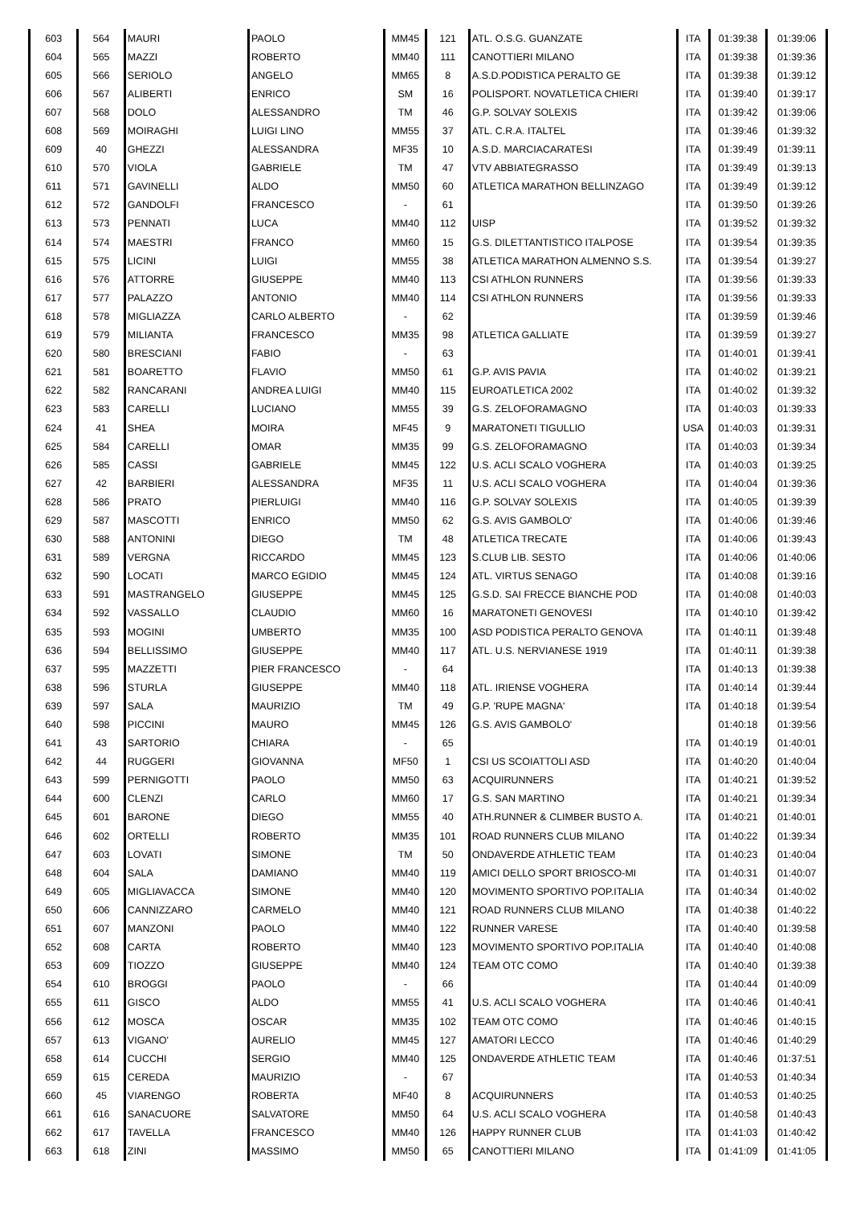| 603 | 564 | MAURI | PAOLO | MM45 | 121 | ATL. O.S.G. GUANZATE | ITA | 01:39:38 | 01:39:06 |
| 604 | 565 | MAZZI | ROBERTO | MM40 | 111 | CANOTTIERI MILANO | ITA | 01:39:38 | 01:39:36 |
| 605 | 566 | SERIOLO | ANGELO | MM65 | 8 | A.S.D.PODISTICA PERALTO GE | ITA | 01:39:38 | 01:39:12 |
| 606 | 567 | ALIBERTI | ENRICO | SM | 16 | POLISPORT. NOVATLETICA CHIERI | ITA | 01:39:40 | 01:39:17 |
| 607 | 568 | DOLO | ALESSANDRO | TM | 46 | G.P. SOLVAY SOLEXIS | ITA | 01:39:42 | 01:39:06 |
| 608 | 569 | MOIRAGHI | LUIGI LINO | MM55 | 37 | ATL. C.R.A. ITALTEL | ITA | 01:39:46 | 01:39:32 |
| 609 | 40 | GHEZZI | ALESSANDRA | MF35 | 10 | A.S.D. MARCIACARATESI | ITA | 01:39:49 | 01:39:11 |
| 610 | 570 | VIOLA | GABRIELE | TM | 47 | VTV ABBIATEGRASSO | ITA | 01:39:49 | 01:39:13 |
| 611 | 571 | GAVINELLI | ALDO | MM50 | 60 | ATLETICA MARATHON BELLINZAGO | ITA | 01:39:49 | 01:39:12 |
| 612 | 572 | GANDOLFI | FRANCESCO | - | 61 | | ITA | 01:39:50 | 01:39:26 |
| 613 | 573 | PENNATI | LUCA | MM40 | 112 | UISP | ITA | 01:39:52 | 01:39:32 |
| 614 | 574 | MAESTRI | FRANCO | MM60 | 15 | G.S. DILETTANTISTICO ITALPOSE | ITA | 01:39:54 | 01:39:35 |
| 615 | 575 | LICINI | LUIGI | MM55 | 38 | ATLETICA MARATHON ALMENNO S.S. | ITA | 01:39:54 | 01:39:27 |
| 616 | 576 | ATTORRE | GIUSEPPE | MM40 | 113 | CSI ATHLON RUNNERS | ITA | 01:39:56 | 01:39:33 |
| 617 | 577 | PALAZZO | ANTONIO | MM40 | 114 | CSI ATHLON RUNNERS | ITA | 01:39:56 | 01:39:33 |
| 618 | 578 | MIGLIAZZA | CARLO ALBERTO | - | 62 | | ITA | 01:39:59 | 01:39:46 |
| 619 | 579 | MILIANTA | FRANCESCO | MM35 | 98 | ATLETICA GALLIATE | ITA | 01:39:59 | 01:39:27 |
| 620 | 580 | BRESCIANI | FABIO | - | 63 | | ITA | 01:40:01 | 01:39:41 |
| 621 | 581 | BOARETTO | FLAVIO | MM50 | 61 | G.P. AVIS PAVIA | ITA | 01:40:02 | 01:39:21 |
| 622 | 582 | RANCARANI | ANDREA LUIGI | MM40 | 115 | EUROATLETICA 2002 | ITA | 01:40:02 | 01:39:32 |
| 623 | 583 | CARELLI | LUCIANO | MM55 | 39 | G.S. ZELOFORAMAGNO | ITA | 01:40:03 | 01:39:33 |
| 624 | 41 | SHEA | MOIRA | MF45 | 9 | MARATONETI TIGULLIO | USA | 01:40:03 | 01:39:31 |
| 625 | 584 | CARELLI | OMAR | MM35 | 99 | G.S. ZELOFORAMAGNO | ITA | 01:40:03 | 01:39:34 |
| 626 | 585 | CASSI | GABRIELE | MM45 | 122 | U.S. ACLI SCALO VOGHERA | ITA | 01:40:03 | 01:39:25 |
| 627 | 42 | BARBIERI | ALESSANDRA | MF35 | 11 | U.S. ACLI SCALO VOGHERA | ITA | 01:40:04 | 01:39:36 |
| 628 | 586 | PRATO | PIERLUIGI | MM40 | 116 | G.P. SOLVAY SOLEXIS | ITA | 01:40:05 | 01:39:39 |
| 629 | 587 | MASCOTTI | ENRICO | MM50 | 62 | G.S. AVIS GAMBOLO' | ITA | 01:40:06 | 01:39:46 |
| 630 | 588 | ANTONINI | DIEGO | TM | 48 | ATLETICA TRECATE | ITA | 01:40:06 | 01:39:43 |
| 631 | 589 | VERGNA | RICCARDO | MM45 | 123 | S.CLUB LIB. SESTO | ITA | 01:40:06 | 01:40:06 |
| 632 | 590 | LOCATI | MARCO EGIDIO | MM45 | 124 | ATL. VIRTUS SENAGO | ITA | 01:40:08 | 01:39:16 |
| 633 | 591 | MASTRANGELO | GIUSEPPE | MM45 | 125 | G.S.D. SAI FRECCE BIANCHE POD | ITA | 01:40:08 | 01:40:03 |
| 634 | 592 | VASSALLO | CLAUDIO | MM60 | 16 | MARATONETI GENOVESI | ITA | 01:40:10 | 01:39:42 |
| 635 | 593 | MOGINI | UMBERTO | MM35 | 100 | ASD PODISTICA PERALTO GENOVA | ITA | 01:40:11 | 01:39:48 |
| 636 | 594 | BELLISSIMO | GIUSEPPE | MM40 | 117 | ATL. U.S. NERVIANESE 1919 | ITA | 01:40:11 | 01:39:38 |
| 637 | 595 | MAZZETTI | PIER FRANCESCO | - | 64 | | ITA | 01:40:13 | 01:39:38 |
| 638 | 596 | STURLA | GIUSEPPE | MM40 | 118 | ATL. IRIENSE VOGHERA | ITA | 01:40:14 | 01:39:44 |
| 639 | 597 | SALA | MAURIZIO | TM | 49 | G.P. 'RUPE MAGNA' | ITA | 01:40:18 | 01:39:54 |
| 640 | 598 | PICCINI | MAURO | MM45 | 126 | G.S. AVIS GAMBOLO' | | 01:40:18 | 01:39:56 |
| 641 | 43 | SARTORIO | CHIARA | - | 65 | | ITA | 01:40:19 | 01:40:01 |
| 642 | 44 | RUGGERI | GIOVANNA | MF50 | 1 | CSI US SCOIATTOLI ASD | ITA | 01:40:20 | 01:40:04 |
| 643 | 599 | PERNIGOTTI | PAOLO | MM50 | 63 | ACQUIRUNNERS | ITA | 01:40:21 | 01:39:52 |
| 644 | 600 | CLENZI | CARLO | MM60 | 17 | G.S. SAN MARTINO | ITA | 01:40:21 | 01:39:34 |
| 645 | 601 | BARONE | DIEGO | MM55 | 40 | ATH.RUNNER & CLIMBER BUSTO A. | ITA | 01:40:21 | 01:40:01 |
| 646 | 602 | ORTELLI | ROBERTO | MM35 | 101 | ROAD RUNNERS CLUB MILANO | ITA | 01:40:22 | 01:39:34 |
| 647 | 603 | LOVATI | SIMONE | TM | 50 | ONDAVERDE ATHLETIC TEAM | ITA | 01:40:23 | 01:40:04 |
| 648 | 604 | SALA | DAMIANO | MM40 | 119 | AMICI DELLO SPORT BRIOSCO-MI | ITA | 01:40:31 | 01:40:07 |
| 649 | 605 | MIGLIAVACCA | SIMONE | MM40 | 120 | MOVIMENTO SPORTIVO POP.ITALIA | ITA | 01:40:34 | 01:40:02 |
| 650 | 606 | CANNIZZARO | CARMELO | MM40 | 121 | ROAD RUNNERS CLUB MILANO | ITA | 01:40:38 | 01:40:22 |
| 651 | 607 | MANZONI | PAOLO | MM40 | 122 | RUNNER VARESE | ITA | 01:40:40 | 01:39:58 |
| 652 | 608 | CARTA | ROBERTO | MM40 | 123 | MOVIMENTO SPORTIVO POP.ITALIA | ITA | 01:40:40 | 01:40:08 |
| 653 | 609 | TIOZZO | GIUSEPPE | MM40 | 124 | TEAM OTC COMO | ITA | 01:40:40 | 01:39:38 |
| 654 | 610 | BROGGI | PAOLO | - | 66 | | ITA | 01:40:44 | 01:40:09 |
| 655 | 611 | GISCO | ALDO | MM55 | 41 | U.S. ACLI SCALO VOGHERA | ITA | 01:40:46 | 01:40:41 |
| 656 | 612 | MOSCA | OSCAR | MM35 | 102 | TEAM OTC COMO | ITA | 01:40:46 | 01:40:15 |
| 657 | 613 | VIGANO' | AURELIO | MM45 | 127 | AMATORI LECCO | ITA | 01:40:46 | 01:40:29 |
| 658 | 614 | CUCCHI | SERGIO | MM40 | 125 | ONDAVERDE ATHLETIC TEAM | ITA | 01:40:46 | 01:37:51 |
| 659 | 615 | CEREDA | MAURIZIO | - | 67 | | ITA | 01:40:53 | 01:40:34 |
| 660 | 45 | VIARENGO | ROBERTA | MF40 | 8 | ACQUIRUNNERS | ITA | 01:40:53 | 01:40:25 |
| 661 | 616 | SANACUORE | SALVATORE | MM50 | 64 | U.S. ACLI SCALO VOGHERA | ITA | 01:40:58 | 01:40:43 |
| 662 | 617 | TAVELLA | FRANCESCO | MM40 | 126 | HAPPY RUNNER CLUB | ITA | 01:41:03 | 01:40:42 |
| 663 | 618 | ZINI | MASSIMO | MM50 | 65 | CANOTTIERI MILANO | ITA | 01:41:09 | 01:41:05 |